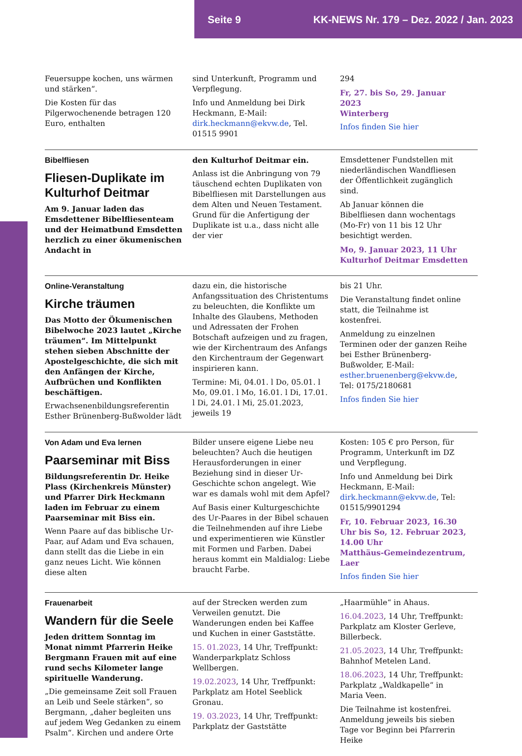Seite 9 KK-NEWS Nr. 179 – Dez. 2022 / Jan. 2023
Feuersuppe kochen, uns wärmen und stärken“.
Die Kosten für das Pilgerwochenende betragen 120 Euro, enthalten
sind Unterkunft, Programm und Verpflegung.
Info und Anmeldung bei Dirk Heckmann, E-Mail: dirk.heckmann@ekvw.de, Tel. 01515 9901
294
Fr, 27. bis So, 29. Januar 2023
Winterberg
Infos finden Sie hier
Bibelfliesen
Fliesen-Duplikate im Kulturhof Deitmar
Am 9. Januar laden das Emsdettener Bibelfliesenteam und der Heimatbund Emsdetten herzlich zu einer ökumenischen Andacht in
den Kulturhof Deitmar ein.
Anlass ist die Anbringung von 79 täuschend echten Duplikaten von Bibelfliesen mit Darstellungen aus dem Alten und Neuen Testament. Grund für die Anfertigung der Duplikate ist u.a., dass nicht alle der vier
Emsdettener Fundstellen mit niederländischen Wandfliesen der Öffentlichkeit zugänglich sind.
Ab Januar können die Bibelfliesen dann wochentags (Mo-Fr) von 11 bis 12 Uhr besichtigt werden.
Mo, 9. Januar 2023, 11 Uhr
Kulturhof Deitmar Emsdetten
Online-Veranstaltung
Kirche träumen
Das Motto der Ökumenischen Bibelwoche 2023 lautet „Kirche träumen“. Im Mittelpunkt stehen sieben Abschnitte der Apostelgeschichte, die sich mit den Anfängen der Kirche, Aufbrüchen und Konflikten beschäftigen.
Erwachsenenbildungsreferentin Esther Brünenberg-Bußwolder lädt
dazu ein, die historische Anfangssituation des Christentums zu beleuchten, die Konflikte um Inhalte des Glaubens, Methoden und Adressaten der Frohen Botschaft aufzeigen und zu fragen, wie der Kirchentraum des Anfangs den Kirchentraum der Gegenwart inspirieren kann.
Termine: Mi, 04.01. l Do, 05.01. l Mo, 09.01. l Mo, 16.01. l Di, 17.01. l Di, 24.01. l Mi, 25.01.2023, jeweils 19
bis 21 Uhr.
Die Veranstaltung findet online statt, die Teilnahme ist kostenfrei.
Anmeldung zu einzelnen Terminen oder der ganzen Reihe bei Esther Brünenberg-Bußwolder, E-Mail: esther.bruenenberg@ekvw.de, Tel: 0175/2180681
Infos finden Sie hier
Von Adam und Eva lernen
Paarseminar mit Biss
Bildungsreferentin Dr. Heike Plass (Kirchenkreis Münster) und Pfarrer Dirk Heckmann laden im Februar zu einem Paarseminar mit Biss ein.
Wenn Paare auf das biblische Ur-Paar, auf Adam und Eva schauen, dann stellt das die Liebe in ein ganz neues Licht. Wie können diese alten
Bilder unsere eigene Liebe neu beleuchten? Auch die heutigen Herausforderungen in einer Beziehung sind in dieser Ur-Geschichte schon angelegt. Wie war es damals wohl mit dem Apfel?
Auf Basis einer Kulturgeschichte des Ur-Paares in der Bibel schauen die Teilnehmenden auf ihre Liebe und experimentieren wie Künstler mit Formen und Farben. Dabei heraus kommt ein Maldialog: Liebe braucht Farbe.
Kosten: 105 € pro Person, für Programm, Unterkunft im DZ und Verpflegung.
Info und Anmeldung bei Dirk Heckmann, E-Mail: dirk.heckmann@ekvw.de, Tel: 01515/9901294
Fr, 10. Februar 2023, 16.30 Uhr bis So, 12. Februar 2023, 14.00 Uhr
Matthäus-Gemeindezentrum, Laer
Infos finden Sie hier
Frauenarbeit
Wandern für die Seele
Jeden drittem Sonntag im Monat nimmt Pfarrerin Heike Bergmann Frauen mit auf eine rund sechs Kilometer lange spirituelle Wanderung.
„Die gemeinsame Zeit soll Frauen an Leib und Seele stärken“, so Bergmann, „daher begleiten uns auf jedem Weg Gedanken zu einem Psalm“. Kirchen und andere Orte
auf der Strecken werden zum Verweilen genutzt. Die Wanderungen enden bei Kaffee und Kuchen in einer Gaststätte.
15. 01.2023, 14 Uhr, Treffpunkt: Wanderparkplatz Schloss Wellbergen.
19.02.2023, 14 Uhr, Treffpunkt: Parkplatz am Hotel Seeblick Gronau.
19. 03.2023, 14 Uhr, Treffpunkt: Parkplatz der Gaststätte
„Haarmühle“ in Ahaus.
16.04.2023, 14 Uhr, Treffpunkt: Parkplatz am Kloster Gerleve, Billerbeck.
21.05.2023, 14 Uhr, Treffpunkt: Bahnhof Metelen Land.
18.06.2023, 14 Uhr, Treffpunkt: Parkplatz „Waldkapelle“ in Maria Veen.
Die Teilnahme ist kostenfrei. Anmeldung jeweils bis sieben Tage vor Beginn bei Pfarrerin Heike